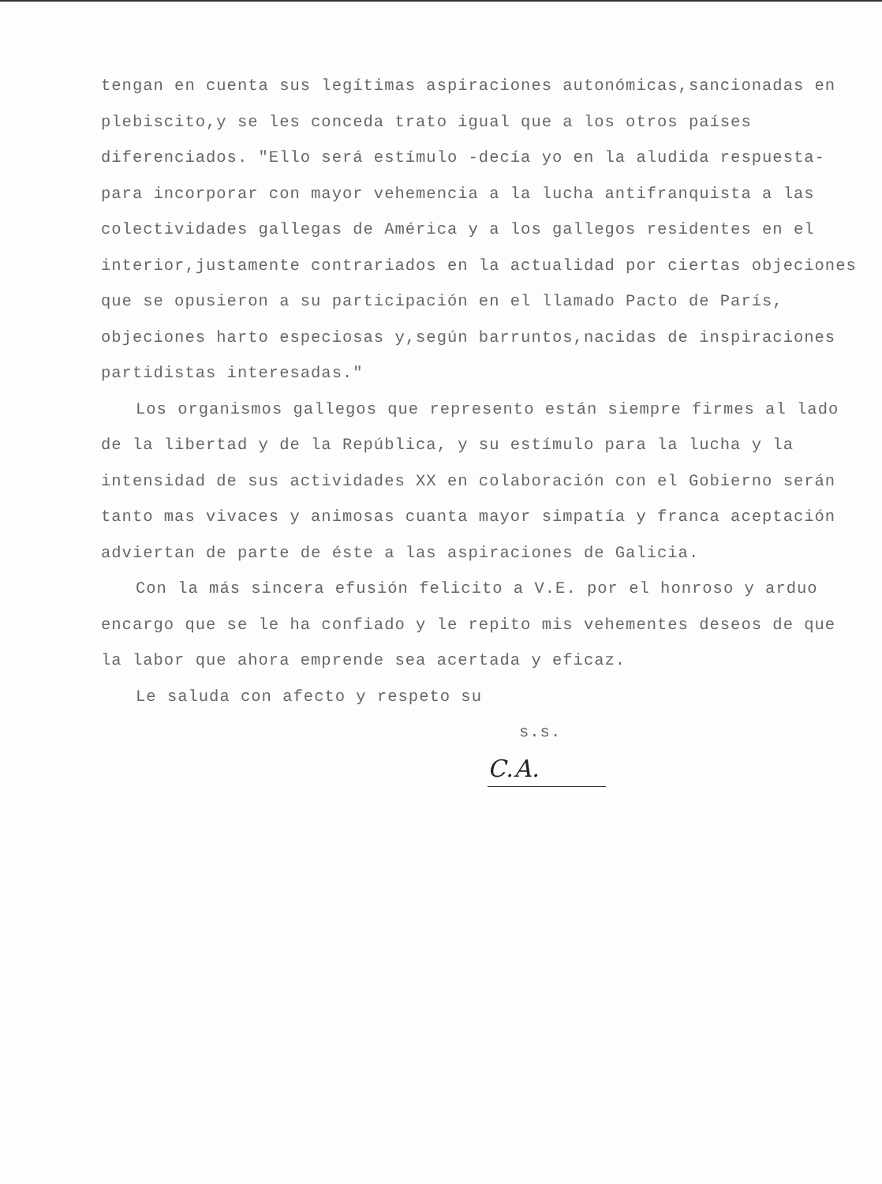tengan en cuenta sus legítimas aspiraciones autonómicas,sancionadas en plebiscito,y se les conceda trato igual que a los otros países diferenciados. "Ello será estímulo -decía yo en la aludida respuesta- para incorporar con mayor vehemencia a la lucha antifranquista a las colectividades gallegas de América y a los gallegos residentes en el interior,justamente contrariados en la actualidad por ciertas objeciones que se opusieron a su participación en el llamado Pacto de París, objeciones harto especiosas y,según barruntos,nacidas de inspiraciones partidistas interesadas."
Los organismos gallegos que represento están siempre firmes al lado de la libertad y de la República, y su estímulo para la lucha y la intensidad de sus actividades XX en colaboración con el Gobierno serán tanto mas vivaces y animosas cuanta mayor simpatía y franca aceptación adviertan de parte de éste a las aspiraciones de Galicia.
Con la más sincera efusión felicito a V.E. por el honroso y arduo encargo que se le ha confiado y le repito mis vehementes deseos de que la labor que ahora emprende sea acertada y eficaz.
Le saluda con afecto y respeto su
s.s.
C.A.